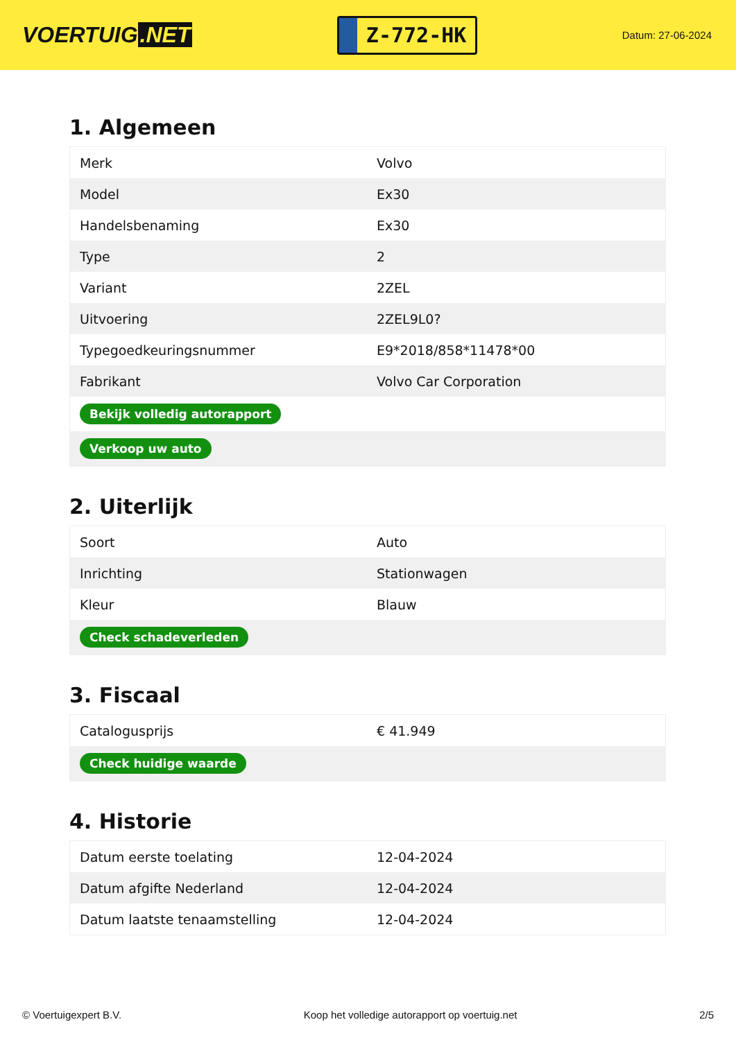VOERTUIG.NET
Z-772-HK
Datum: 27-06-2024
1. Algemeen
| Merk | Volvo |
| Model | Ex30 |
| Handelsbenaming | Ex30 |
| Type | 2 |
| Variant | 2ZEL |
| Uitvoering | 2ZEL9L0? |
| Typegoedkeuringsnummer | E9*2018/858*11478*00 |
| Fabrikant | Volvo Car Corporation |
| Bekijk volledig autorapport | |
| Verkoop uw auto | |
2. Uiterlijk
| Soort | Auto |
| Inrichting | Stationwagen |
| Kleur | Blauw |
| Check schadeverleden | |
3. Fiscaal
| Catalogusprijs | € 41.949 |
| Check huidige waarde | |
4. Historie
| Datum eerste toelating | 12-04-2024 |
| Datum afgifte Nederland | 12-04-2024 |
| Datum laatste tenaamstelling | 12-04-2024 |
© Voertuigexpert B.V. Koop het volledige autorapport op voertuig.net 2/5